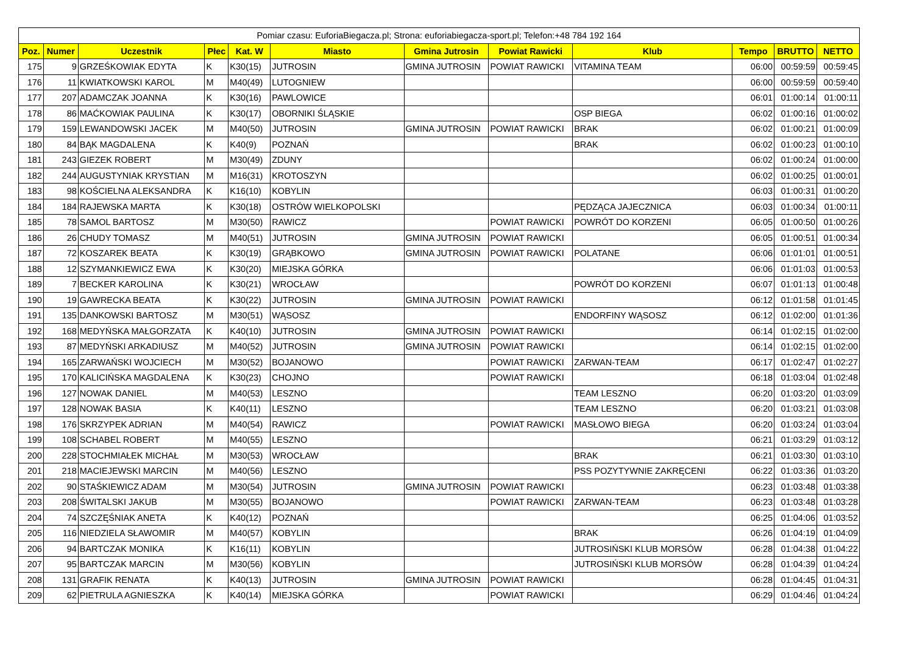| Pomiar czasu: EuforiaBiegacza.pl; Strona: euforiabiegacza-sport.pl; Telefon:+48 784 192 164 | | | | | | | | | | | |
| --- | --- | --- | --- | --- | --- | --- | --- | --- | --- | --- | --- |
| Poz. | Numer | Uczestnik | Płec | Kat. W | Miasto | Gmina Jutrosin | Powiat Rawicki | Klub | Tempo | BRUTTO | NETTO |
| 175 | 9 | GRZEŚKOWIAK EDYTA | K | K30(15) | JUTROSIN | GMINA JUTROSIN | POWIAT RAWICKI | VITAMINA TEAM | 06:00 | 00:59:59 | 00:59:45 |
| 176 | 11 | KWIATKOWSKI KAROL | M | M40(49) | LUTOGNIEW | | | | 06:00 | 00:59:59 | 00:59:40 |
| 177 | 207 | ADAMCZAK JOANNA | K | K30(16) | PAWLOWICE | | | | 06:01 | 01:00:14 | 01:00:11 |
| 178 | 86 | MAĆKOWIAK PAULINA | K | K30(17) | OBORNIKI ŚLĄSKIE | | | OSP BIEGA | 06:02 | 01:00:16 | 01:00:02 |
| 179 | 159 | LEWANDOWSKI JACEK | M | M40(50) | JUTROSIN | GMINA JUTROSIN | POWIAT RAWICKI | BRAK | 06:02 | 01:00:21 | 01:00:09 |
| 180 | 84 | BĄK MAGDALENA | K | K40(9) | POZNAŃ | | | BRAK | 06:02 | 01:00:23 | 01:00:10 |
| 181 | 243 | GIEZEK ROBERT | M | M30(49) | ZDUNY | | | | 06:02 | 01:00:24 | 01:00:00 |
| 182 | 244 | AUGUSTYNIAK KRYSTIAN | M | M16(31) | KROTOSZYN | | | | 06:02 | 01:00:25 | 01:00:01 |
| 183 | 98 | KOŚCIELNA ALEKSANDRA | K | K16(10) | KOBYLIN | | | | 06:03 | 01:00:31 | 01:00:20 |
| 184 | 184 | RAJEWSKA MARTA | K | K30(18) | OSTRÓW WIELKOPOLSKI | | | PĘDZĄCA JAJECZNICA | 06:03 | 01:00:34 | 01:00:11 |
| 185 | 78 | SAMOL BARTOSZ | M | M30(50) | RAWICZ | | POWIAT RAWICKI | POWRÓT DO KORZENI | 06:05 | 01:00:50 | 01:00:26 |
| 186 | 26 | CHUDY TOMASZ | M | M40(51) | JUTROSIN | GMINA JUTROSIN | POWIAT RAWICKI | | 06:05 | 01:00:51 | 01:00:34 |
| 187 | 72 | KOSZAREK BEATA | K | K30(19) | GRĄBKOWO | GMINA JUTROSIN | POWIAT RAWICKI | POLATANE | 06:06 | 01:01:01 | 01:00:51 |
| 188 | 12 | SZYMANKIEWICZ EWA | K | K30(20) | MIEJSKA GÓRKA | | | | 06:06 | 01:01:03 | 01:00:53 |
| 189 | 7 | BECKER KAROLINA | K | K30(21) | WROCŁAW | | | POWRÓT DO KORZENI | 06:07 | 01:01:13 | 01:00:48 |
| 190 | 19 | GAWRECKA BEATA | K | K30(22) | JUTROSIN | GMINA JUTROSIN | POWIAT RAWICKI | | 06:12 | 01:01:58 | 01:01:45 |
| 191 | 135 | DANKOWSKI BARTOSZ | M | M30(51) | WĄSOSZ | | | ENDORFINY WĄSOSZ | 06:12 | 01:02:00 | 01:01:36 |
| 192 | 168 | MEDYŃSKA MAŁGORZATA | K | K40(10) | JUTROSIN | GMINA JUTROSIN | POWIAT RAWICKI | | 06:14 | 01:02:15 | 01:02:00 |
| 193 | 87 | MEDYŃSKI ARKADIUSZ | M | M40(52) | JUTROSIN | GMINA JUTROSIN | POWIAT RAWICKI | | 06:14 | 01:02:15 | 01:02:00 |
| 194 | 165 | ZARWAŃSKI WOJCIECH | M | M30(52) | BOJANOWO | | POWIAT RAWICKI | ZARWAN-TEAM | 06:17 | 01:02:47 | 01:02:27 |
| 195 | 170 | KALICIŃSKA MAGDALENA | K | K30(23) | CHOJNO | | POWIAT RAWICKI | | 06:18 | 01:03:04 | 01:02:48 |
| 196 | 127 | NOWAK DANIEL | M | M40(53) | LESZNO | | | TEAM LESZNO | 06:20 | 01:03:20 | 01:03:09 |
| 197 | 128 | NOWAK BASIA | K | K40(11) | LESZNO | | | TEAM LESZNO | 06:20 | 01:03:21 | 01:03:08 |
| 198 | 176 | SKRZYPEK ADRIAN | M | M40(54) | RAWICZ | | POWIAT RAWICKI | MASŁOWO BIEGA | 06:20 | 01:03:24 | 01:03:04 |
| 199 | 108 | SCHABEL ROBERT | M | M40(55) | LESZNO | | | | 06:21 | 01:03:29 | 01:03:12 |
| 200 | 228 | STOCHMIAŁEK MICHAŁ | M | M30(53) | WROCŁAW | | | BRAK | 06:21 | 01:03:30 | 01:03:10 |
| 201 | 218 | MACIEJEWSKI MARCIN | M | M40(56) | LESZNO | | | PSS POZYTYWNIE ZAKRĘCENI | 06:22 | 01:03:36 | 01:03:20 |
| 202 | 90 | STAŚKIEWICZ ADAM | M | M30(54) | JUTROSIN | GMINA JUTROSIN | POWIAT RAWICKI | | 06:23 | 01:03:48 | 01:03:38 |
| 203 | 208 | ŚWITALSKI JAKUB | M | M30(55) | BOJANOWO | | POWIAT RAWICKI | ZARWAN-TEAM | 06:23 | 01:03:48 | 01:03:28 |
| 204 | 74 | SZCZĘŚNIAK ANETA | K | K40(12) | POZNAŃ | | | | 06:25 | 01:04:06 | 01:03:52 |
| 205 | 116 | NIEDZIELA SŁAWOMIR | M | M40(57) | KOBYLIN | | | BRAK | 06:26 | 01:04:19 | 01:04:09 |
| 206 | 94 | BARTCZAK MONIKA | K | K16(11) | KOBYLIN | | | JUTROSIŃSKI KLUB MORSÓW | 06:28 | 01:04:38 | 01:04:22 |
| 207 | 95 | BARTCZAK MARCIN | M | M30(56) | KOBYLIN | | | JUTROSIŃSKI KLUB MORSÓW | 06:28 | 01:04:39 | 01:04:24 |
| 208 | 131 | GRAFIK RENATA | K | K40(13) | JUTROSIN | GMINA JUTROSIN | POWIAT RAWICKI | | 06:28 | 01:04:45 | 01:04:31 |
| 209 | 62 | PIETRULA AGNIESZKA | K | K40(14) | MIEJSKA GÓRKA | | POWIAT RAWICKI | | 06:29 | 01:04:46 | 01:04:24 |